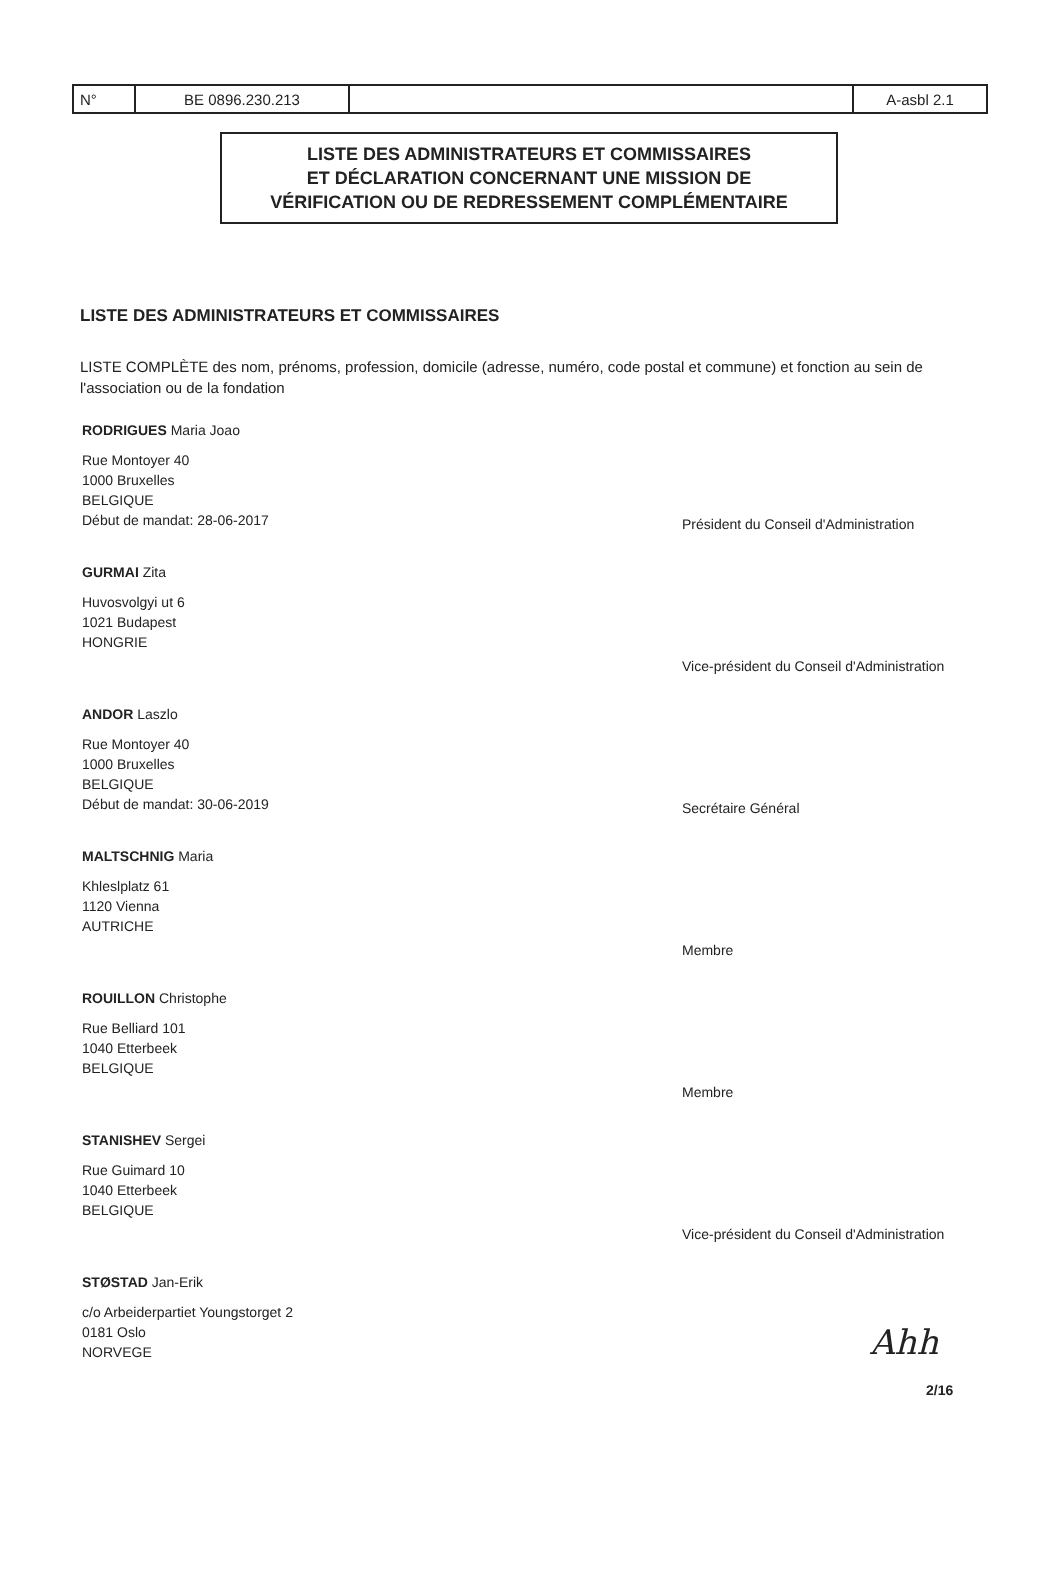| N° | BE 0896.230.213 | | A-asbl 2.1 |
LISTE DES ADMINISTRATEURS ET COMMISSAIRES
ET DÉCLARATION CONCERNANT UNE MISSION DE
VÉRIFICATION OU DE REDRESSEMENT COMPLÉMENTAIRE
LISTE DES ADMINISTRATEURS ET COMMISSAIRES
LISTE COMPLÈTE des nom, prénoms, profession, domicile (adresse, numéro, code postal et commune) et fonction au sein de l'association ou de la fondation
RODRIGUES Maria Joao
Rue Montoyer 40
1000 Bruxelles
BELGIQUE
Début de mandat: 28-06-2017
Président du Conseil d'Administration
GURMAI Zita
Huvosvolgyi ut 6
1021 Budapest
HONGRIE
Vice-président du Conseil d'Administration
ANDOR Laszlo
Rue Montoyer 40
1000 Bruxelles
BELGIQUE
Début de mandat: 30-06-2019
Secrétaire Général
MALTSCHNIG Maria
Khleslplatz 61
1120 Vienna
AUTRICHE
Membre
ROUILLON Christophe
Rue Belliard 101
1040 Etterbeek
BELGIQUE
Membre
STANISHEV Sergei
Rue Guimard 10
1040 Etterbeek
BELGIQUE
Vice-président du Conseil d'Administration
STØSTAD Jan-Erik
c/o Arbeiderpartiet Youngstorget 2
0181 Oslo
NORVEGE
Ahh
2/16